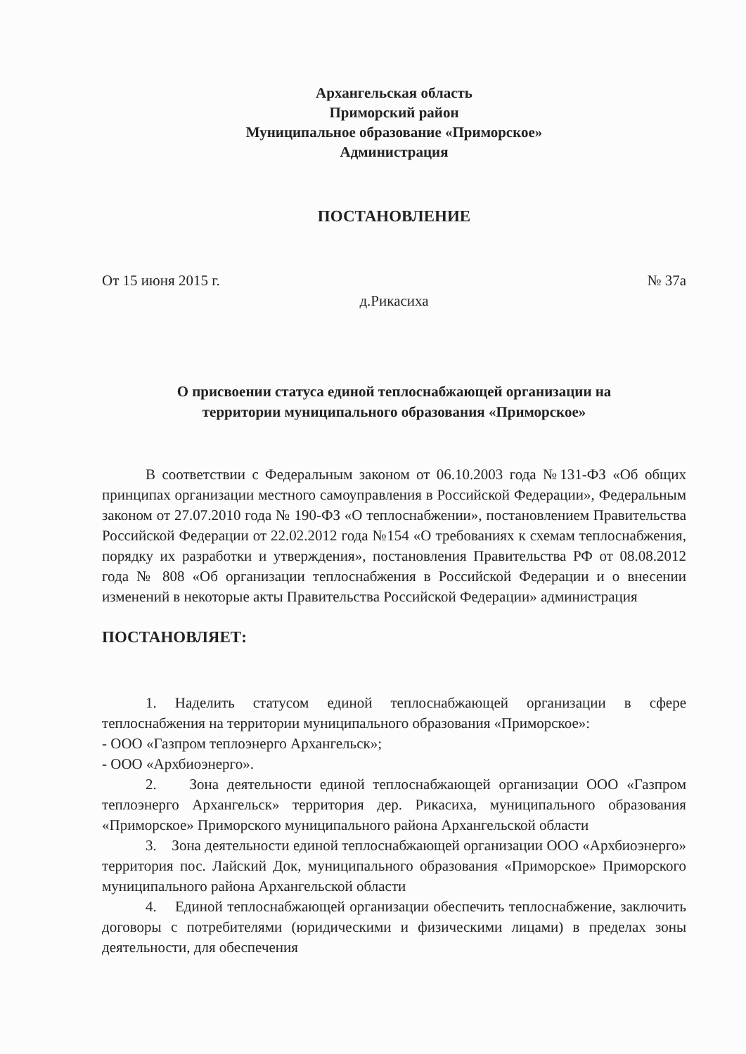Архангельская область
Приморский район
Муниципальное образование «Приморское»
Администрация
ПОСТАНОВЛЕНИЕ
От 15 июня 2015 г. № 37а
д.Рикасиха
О присвоении статуса единой теплоснабжающей организации на
территории муниципального образования «Приморское»
В соответствии с Федеральным законом от 06.10.2003 года №131-ФЗ «Об общих принципах организации местного самоуправления в Российской Федерации», Федеральным законом от 27.07.2010 года № 190-ФЗ «О теплоснабжении», постановлением Правительства Российской Федерации от 22.02.2012 года №154 «О требованиях к схемам теплоснабжения, порядку их разработки и утверждения», постановления Правительства РФ от 08.08.2012 года № 808 «Об организации теплоснабжения в Российской Федерации и о внесении изменений в некоторые акты Правительства Российской Федерации» администрация
ПОСТАНОВЛЯЕТ:
1. Наделить статусом единой теплоснабжающей организации в сфере теплоснабжения на территории муниципального образования «Приморское»:
- ООО «Газпром теплоэнерго Архангельск»;
- ООО «Архбиоэнерго».
2. Зона деятельности единой теплоснабжающей организации ООО «Газпром теплоэнерго Архангельск» территория дер. Рикасиха, муниципального образования «Приморское» Приморского муниципального района Архангельской области
3. Зона деятельности единой теплоснабжающей организации ООО «Архбиоэнерго» территория пос. Лайский Док, муниципального образования «Приморское» Приморского муниципального района Архангельской области
4. Единой теплоснабжающей организации обеспечить теплоснабжение, заключить договоры с потребителями (юридическими и физическими лицами) в пределах зоны деятельности, для обеспечения